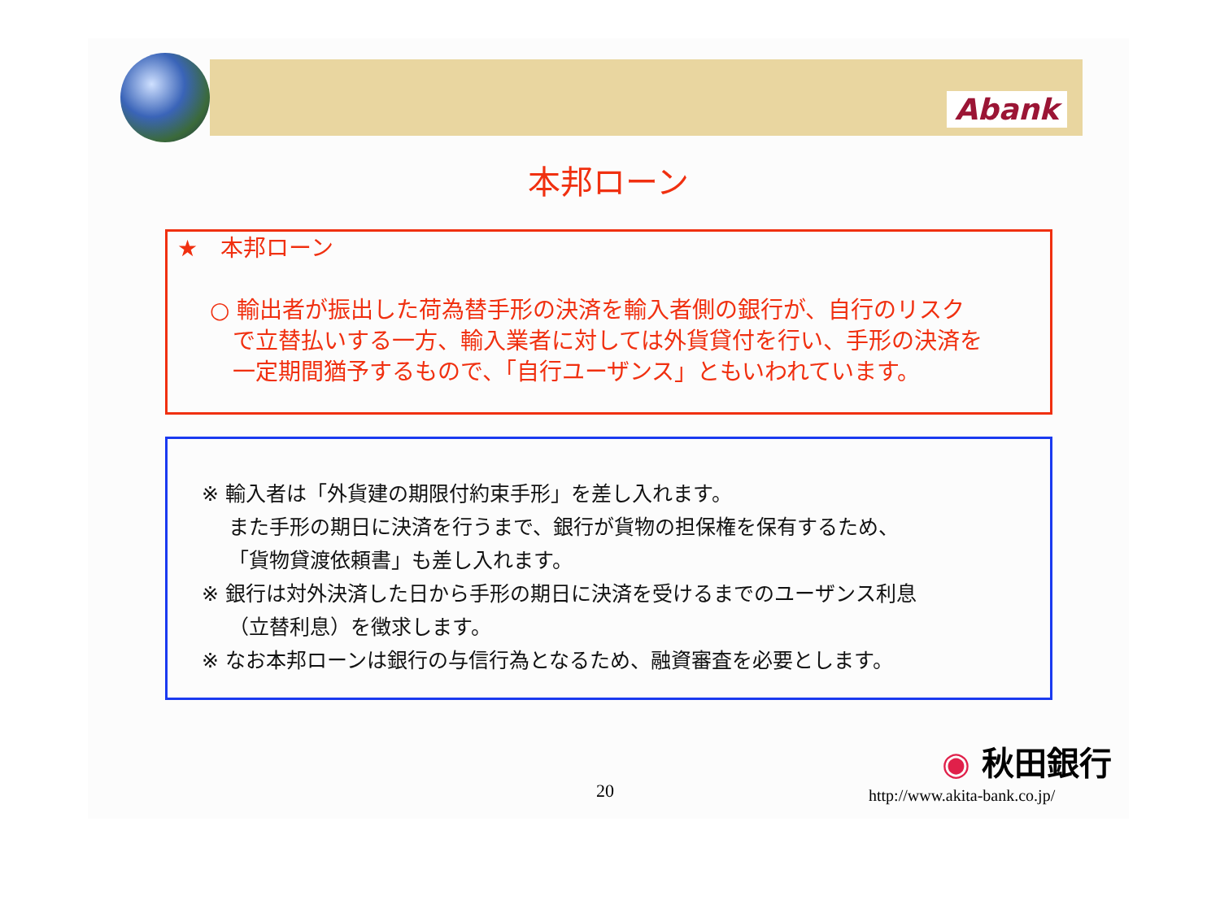Abank
本邦ローン
★　本邦ローン
○ 輸出者が振出した荷為替手形の決済を輸入者側の銀行が、自行のリスク
　で立替払いする一方、輸入業者に対しては外貨貸付を行い、手形の決済を
　一定期間猶予するもので、「自行ユーザンス」ともいわれています。
※ 輸入者は「外貨建の期限付約束手形」を差し入れます。
　 また手形の期日に決済を行うまで、銀行が貨物の担保権を保有するため、
　 「貨物貸渡依頼書」も差し入れます。
※ 銀行は対外決済した日から手形の期日に決済を受けるまでのユーザンス利息
　 （立替利息）を徴求します。
※ なお本邦ローンは銀行の与信行為となるため、融資審査を必要とします。
20
◉ 秋田銀行
http://www.akita-bank.co.jp/